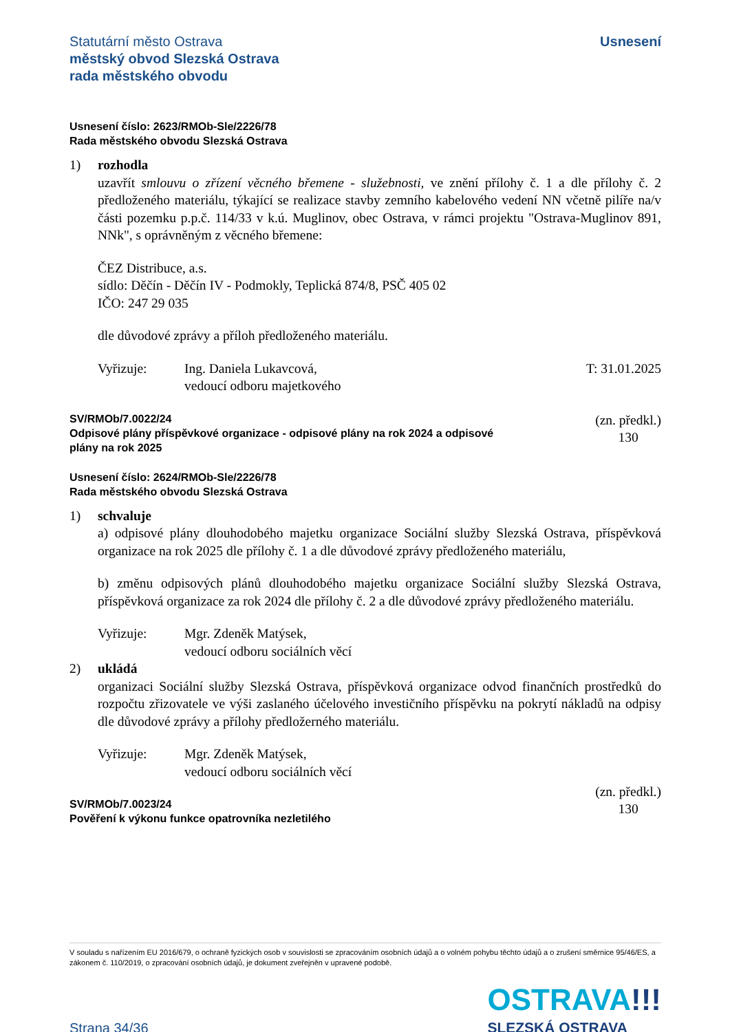Statutární město Ostrava
městský obvod Slezská Ostrava
rada městského obvodu
Usnesení
Usnesení číslo: 2623/RMOb-Sle/2226/78
Rada městského obvodu Slezská Ostrava
1) rozhodla
uzavřít smlouvu o zřízení věcného břemene - služebnosti, ve znění přílohy č. 1 a dle přílohy č. 2 předloženého materiálu, týkající se realizace stavby zemního kabelového vedení NN včetně pilíře na/v části pozemku p.p.č. 114/33 v k.ú. Muglinov, obec Ostrava, v rámci projektu "Ostrava-Muglinov 891, NNk", s oprávněným z věcného břemene:
ČEZ Distribuce, a.s.
sídlo: Děčín - Děčín IV - Podmokly, Teplická 874/8, PSČ 405 02
IČO: 247 29 035
dle důvodové zprávy a příloh předloženého materiálu.
Vyřizuje: Ing. Daniela Lukavcová,
vedoucí odboru majetkového
T: 31.01.2025
SV/RMOb/7.0022/24
Odpisové plány příspěvkové organizace - odpisové plány na rok 2024 a odpisové
plány na rok 2025
(zn. předkl.)
130
Usnesení číslo: 2624/RMOb-Sle/2226/78
Rada městského obvodu Slezská Ostrava
1) schvaluje
a) odpisové plány dlouhodobého majetku organizace Sociální služby Slezská Ostrava, příspěvková organizace na rok 2025 dle přílohy č. 1 a dle důvodové zprávy předloženého materiálu,
b) změnu odpisových plánů dlouhodobého majetku organizace Sociální služby Slezská Ostrava, příspěvková organizace za rok 2024 dle přílohy č. 2 a dle důvodové zprávy předloženého materiálu.
Vyřizuje: Mgr. Zdeněk Matýsek,
vedoucí odboru sociálních věcí
2) ukládá
organizaci Sociální služby Slezská Ostrava, příspěvková organizace odvod finančních prostředků do rozpočtu zřizovatele ve výši zaslaného účelového investičního příspěvku na pokrytí nákladů na odpisy dle důvodové zprávy a přílohy předložerného materiálu.
Vyřizuje: Mgr. Zdeněk Matýsek,
vedoucí odboru sociálních věcí
SV/RMOb/7.0023/24
Pověření k výkonu funkce opatrovníka nezletilého
(zn. předkl.)
130
V souladu s nařízením EU 2016/679, o ochraně fyzických osob v souvislosti se zpracováním osobních údajů a o volném pohybu těchto údajů a o zrušení směrnice 95/46/ES, a zákonem č. 110/2019, o zpracování osobních údajů, je dokument zveřejněn v upravené podobě.
Strana 34/36
OSTRAVA!!!
SLEZSKÁ OSTRAVA